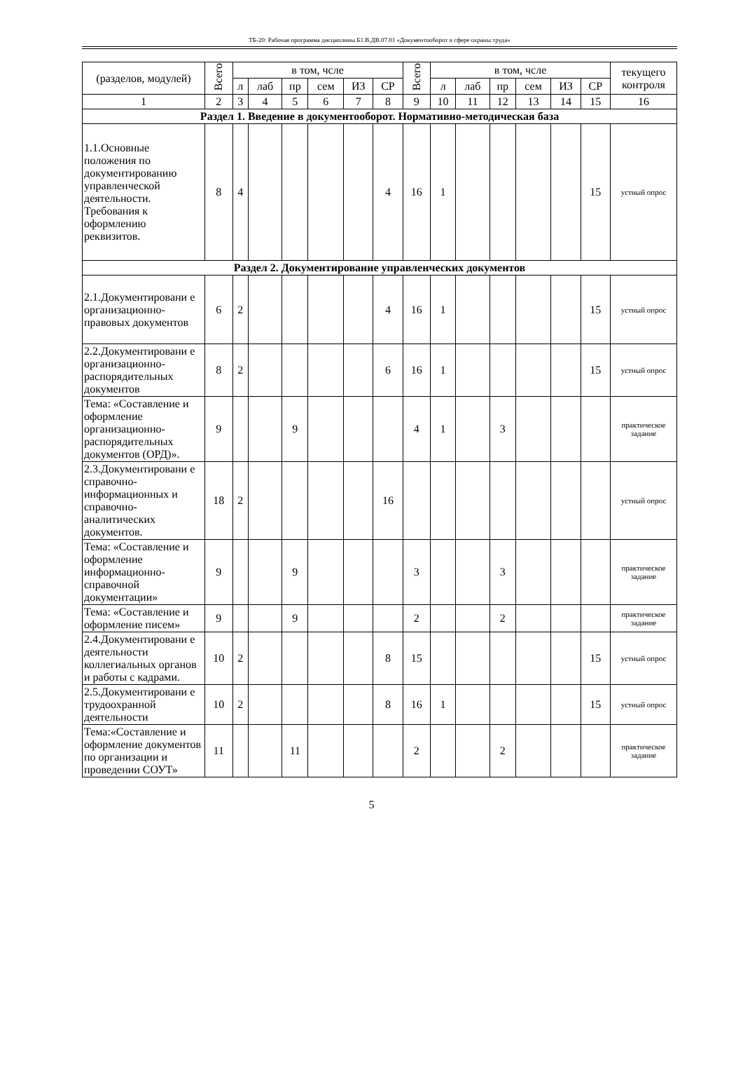ТБ-20: Рабочая программа дисциплины Б1.В.ДВ.07.01 «Документооборот в сфере охраны труда»
| (разделов, модулей) | Всего | в том, чсле | | | | | | Всего | в том, чсле | | | | | | текущего контроля |
| --- | --- | --- | --- | --- | --- | --- | --- | --- | --- | --- | --- | --- | --- | --- | --- |
| | | л | лаб | пр | сем | ИЗ | СР | | л | лаб | пр | сем | ИЗ | СР | |
| 1 | 2 | 3 | 4 | 5 | 6 | 7 | 8 | 9 | 10 | 11 | 12 | 13 | 14 | 15 | 16 |
| Раздел 1. Введение в документооборот. Нормативно-методическая база | | | | | | | | | | | | | | | |
| 1.1.Основные положения по документированию управленческой деятельности. Требования к оформлению реквизитов. | 8 | 4 | | | | | 4 | 16 | 1 | | | | | 15 | устный опрос |
| Раздел 2. Документирование управленческих документов | | | | | | | | | | | | | | | |
| 2.1.Документировани е организационно-правовых документов | 6 | 2 | | | | | 4 | 16 | 1 | | | | | 15 | устный опрос |
| 2.2.Документировани е организационно-распорядительных документов | 8 | 2 | | | | | 6 | 16 | 1 | | | | | 15 | устный опрос |
| Тема: «Составление и оформление организационно-распорядительных документов (ОРД)». | 9 | | | 9 | | | | 4 | 1 | | 3 | | | | практическое задание |
| 2.3.Документировани е справочно-информационных и справочно-аналитических документов. | 18 | 2 | | | | | 16 | | | | | | | | устный опрос |
| Тема: «Составление и оформление информационно-справочной документации» | 9 | | | 9 | | | | 3 | | | 3 | | | | практическое задание |
| Тема: «Составление и оформление писем» | 9 | | | 9 | | | | 2 | | | 2 | | | | практическое задание |
| 2.4.Документировани е деятельности коллегиальных органов и работы с кадрами. | 10 | 2 | | | | | 8 | 15 | | | | | | 15 | устный опрос |
| 2.5.Документировани е трудоохранной деятельности | 10 | 2 | | | | | 8 | 16 | 1 | | | | | 15 | устный опрос |
| Тема:«Составление и оформление документов по организации и проведении СОУТ» | 11 | | | 11 | | | | 2 | | | 2 | | | | практическое задание |
5